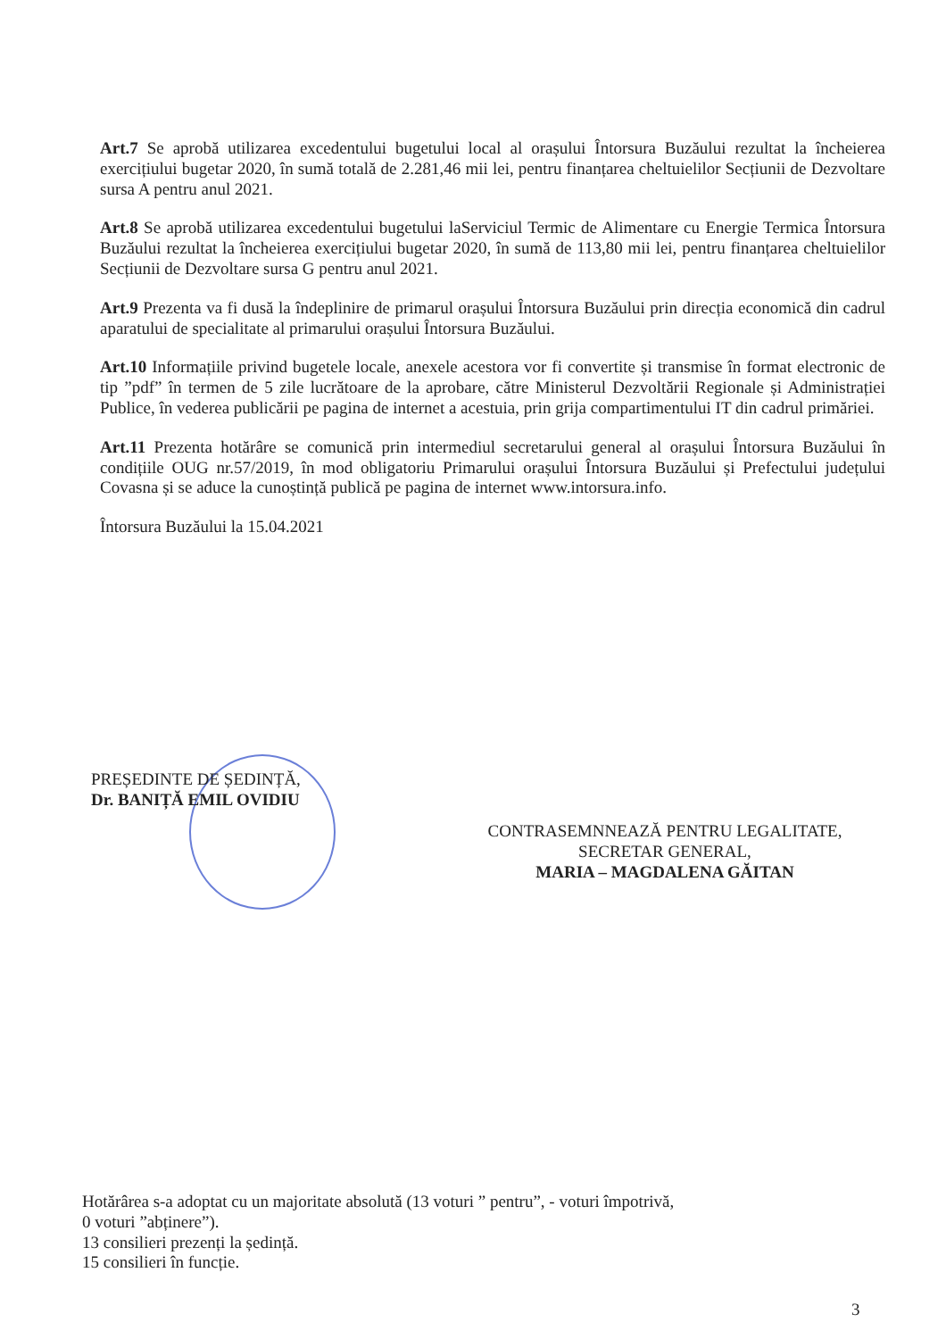Art.7 Se aprobă utilizarea excedentului bugetului local al orașului Întorsura Buzăului rezultat la încheierea exercițiului bugetar 2020, în sumă totală de 2.281,46 mii lei, pentru finanțarea cheltuielilor Secțiunii de Dezvoltare sursa A pentru anul 2021.
Art.8 Se aprobă utilizarea excedentului bugetului laServiciul Termic de Alimentare cu Energie Termica Întorsura Buzăului rezultat la încheierea exercițiului bugetar 2020, în sumă de 113,80 mii lei, pentru finanțarea cheltuielilor Secțiunii de Dezvoltare sursa G pentru anul 2021.
Art.9 Prezenta va fi dusă la îndeplinire de primarul orașului Întorsura Buzăului prin direcția economică din cadrul aparatului de specialitate al primarului orașului Întorsura Buzăului.
Art.10 Informațiile privind bugetele locale, anexele acestora vor fi convertite și transmise în format electronic de tip ”pdf” în termen de 5 zile lucrătoare de la aprobare, către Ministerul Dezvoltării Regionale și Administrației Publice, în vederea publicării pe pagina de internet a acestuia, prin grija compartimentului IT din cadrul primăriei.
Art.11 Prezenta hotărâre se comunică prin intermediul secretarului general al orașului Întorsura Buzăului în condițiile OUG nr.57/2019, în mod obligatoriu Primarului orașului Întorsura Buzăului și Prefectului județului Covasna și se aduce la cunoștință publică pe pagina de internet www.intorsura.info.
Întorsura Buzăului la 15.04.2021
PREȘEDINTE DE ȘEDINȚĂ,
Dr. BANIȚĂ EMIL OVIDIU
CONTRASEMNNEAZĂ PENTRU LEGALITATE,
SECRETAR GENERAL,
MARIA – MAGDALENA GĂITAN
Hotărârea s-a adoptat cu un majoritate absolută (13 voturi ” pentru”, - voturi împotrivă,
0 voturi ”abținere”).
13 consilieri prezenți la ședință.
15 consilieri în funcție.
3